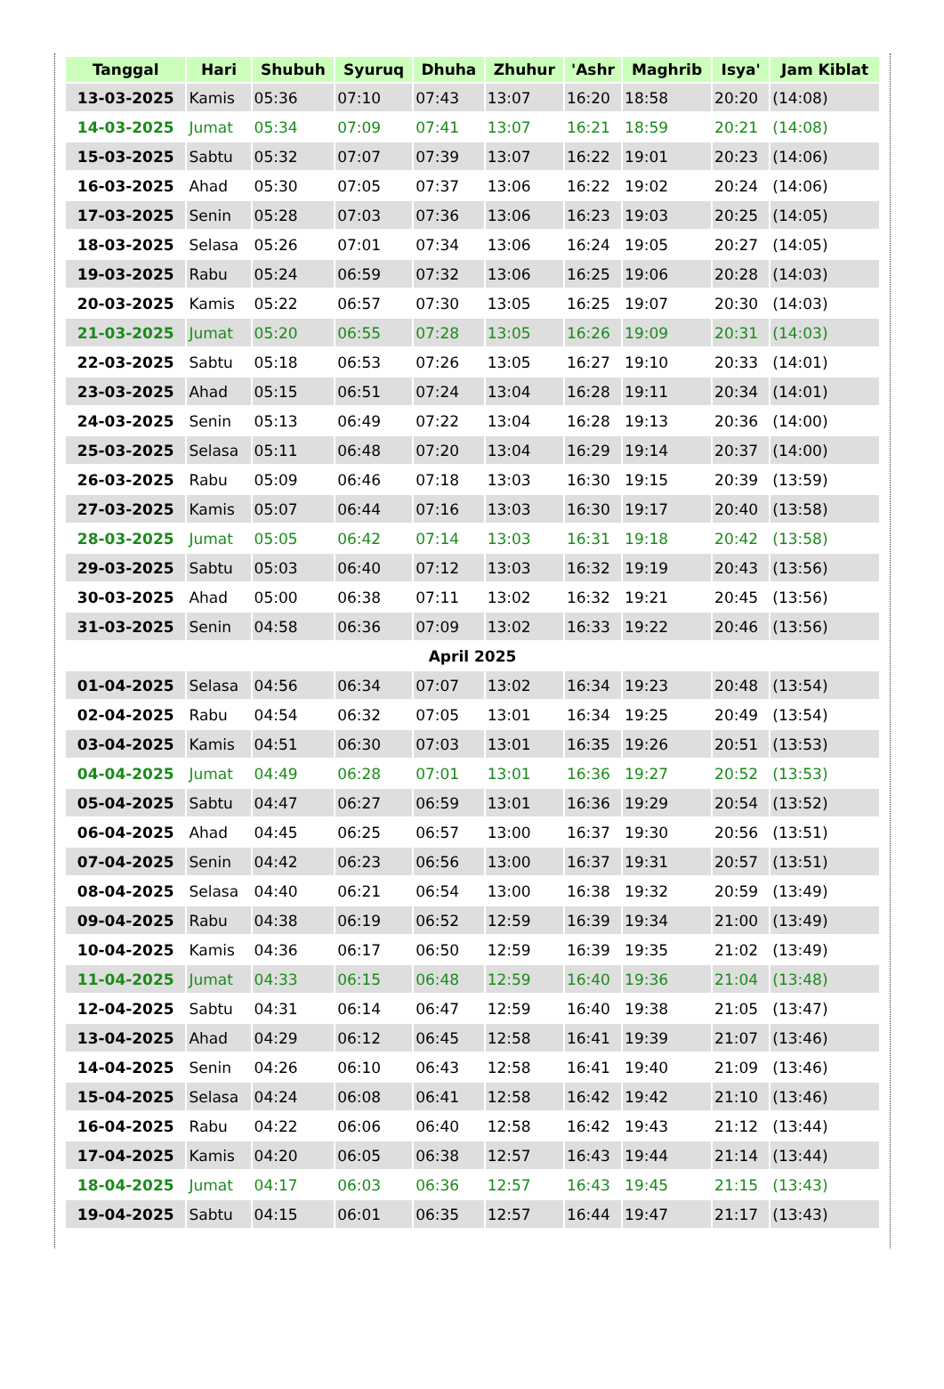| Tanggal | Hari | Shubuh | Syuruq | Dhuha | Zhuhur | 'Ashr | Maghrib | Isya' | Jam Kiblat |
| --- | --- | --- | --- | --- | --- | --- | --- | --- | --- |
| 13-03-2025 | Kamis | 05:36 | 07:10 | 07:43 | 13:07 | 16:20 | 18:58 | 20:20 | (14:08) |
| 14-03-2025 | Jumat | 05:34 | 07:09 | 07:41 | 13:07 | 16:21 | 18:59 | 20:21 | (14:08) |
| 15-03-2025 | Sabtu | 05:32 | 07:07 | 07:39 | 13:07 | 16:22 | 19:01 | 20:23 | (14:06) |
| 16-03-2025 | Ahad | 05:30 | 07:05 | 07:37 | 13:06 | 16:22 | 19:02 | 20:24 | (14:06) |
| 17-03-2025 | Senin | 05:28 | 07:03 | 07:36 | 13:06 | 16:23 | 19:03 | 20:25 | (14:05) |
| 18-03-2025 | Selasa | 05:26 | 07:01 | 07:34 | 13:06 | 16:24 | 19:05 | 20:27 | (14:05) |
| 19-03-2025 | Rabu | 05:24 | 06:59 | 07:32 | 13:06 | 16:25 | 19:06 | 20:28 | (14:03) |
| 20-03-2025 | Kamis | 05:22 | 06:57 | 07:30 | 13:05 | 16:25 | 19:07 | 20:30 | (14:03) |
| 21-03-2025 | Jumat | 05:20 | 06:55 | 07:28 | 13:05 | 16:26 | 19:09 | 20:31 | (14:03) |
| 22-03-2025 | Sabtu | 05:18 | 06:53 | 07:26 | 13:05 | 16:27 | 19:10 | 20:33 | (14:01) |
| 23-03-2025 | Ahad | 05:15 | 06:51 | 07:24 | 13:04 | 16:28 | 19:11 | 20:34 | (14:01) |
| 24-03-2025 | Senin | 05:13 | 06:49 | 07:22 | 13:04 | 16:28 | 19:13 | 20:36 | (14:00) |
| 25-03-2025 | Selasa | 05:11 | 06:48 | 07:20 | 13:04 | 16:29 | 19:14 | 20:37 | (14:00) |
| 26-03-2025 | Rabu | 05:09 | 06:46 | 07:18 | 13:03 | 16:30 | 19:15 | 20:39 | (13:59) |
| 27-03-2025 | Kamis | 05:07 | 06:44 | 07:16 | 13:03 | 16:30 | 19:17 | 20:40 | (13:58) |
| 28-03-2025 | Jumat | 05:05 | 06:42 | 07:14 | 13:03 | 16:31 | 19:18 | 20:42 | (13:58) |
| 29-03-2025 | Sabtu | 05:03 | 06:40 | 07:12 | 13:03 | 16:32 | 19:19 | 20:43 | (13:56) |
| 30-03-2025 | Ahad | 05:00 | 06:38 | 07:11 | 13:02 | 16:32 | 19:21 | 20:45 | (13:56) |
| 31-03-2025 | Senin | 04:58 | 06:36 | 07:09 | 13:02 | 16:33 | 19:22 | 20:46 | (13:56) |
| April 2025 | | | | | | | | | |
| 01-04-2025 | Selasa | 04:56 | 06:34 | 07:07 | 13:02 | 16:34 | 19:23 | 20:48 | (13:54) |
| 02-04-2025 | Rabu | 04:54 | 06:32 | 07:05 | 13:01 | 16:34 | 19:25 | 20:49 | (13:54) |
| 03-04-2025 | Kamis | 04:51 | 06:30 | 07:03 | 13:01 | 16:35 | 19:26 | 20:51 | (13:53) |
| 04-04-2025 | Jumat | 04:49 | 06:28 | 07:01 | 13:01 | 16:36 | 19:27 | 20:52 | (13:53) |
| 05-04-2025 | Sabtu | 04:47 | 06:27 | 06:59 | 13:01 | 16:36 | 19:29 | 20:54 | (13:52) |
| 06-04-2025 | Ahad | 04:45 | 06:25 | 06:57 | 13:00 | 16:37 | 19:30 | 20:56 | (13:51) |
| 07-04-2025 | Senin | 04:42 | 06:23 | 06:56 | 13:00 | 16:37 | 19:31 | 20:57 | (13:51) |
| 08-04-2025 | Selasa | 04:40 | 06:21 | 06:54 | 13:00 | 16:38 | 19:32 | 20:59 | (13:49) |
| 09-04-2025 | Rabu | 04:38 | 06:19 | 06:52 | 12:59 | 16:39 | 19:34 | 21:00 | (13:49) |
| 10-04-2025 | Kamis | 04:36 | 06:17 | 06:50 | 12:59 | 16:39 | 19:35 | 21:02 | (13:49) |
| 11-04-2025 | Jumat | 04:33 | 06:15 | 06:48 | 12:59 | 16:40 | 19:36 | 21:04 | (13:48) |
| 12-04-2025 | Sabtu | 04:31 | 06:14 | 06:47 | 12:59 | 16:40 | 19:38 | 21:05 | (13:47) |
| 13-04-2025 | Ahad | 04:29 | 06:12 | 06:45 | 12:58 | 16:41 | 19:39 | 21:07 | (13:46) |
| 14-04-2025 | Senin | 04:26 | 06:10 | 06:43 | 12:58 | 16:41 | 19:40 | 21:09 | (13:46) |
| 15-04-2025 | Selasa | 04:24 | 06:08 | 06:41 | 12:58 | 16:42 | 19:42 | 21:10 | (13:46) |
| 16-04-2025 | Rabu | 04:22 | 06:06 | 06:40 | 12:58 | 16:42 | 19:43 | 21:12 | (13:44) |
| 17-04-2025 | Kamis | 04:20 | 06:05 | 06:38 | 12:57 | 16:43 | 19:44 | 21:14 | (13:44) |
| 18-04-2025 | Jumat | 04:17 | 06:03 | 06:36 | 12:57 | 16:43 | 19:45 | 21:15 | (13:43) |
| 19-04-2025 | Sabtu | 04:15 | 06:01 | 06:35 | 12:57 | 16:44 | 19:47 | 21:17 | (13:43) |